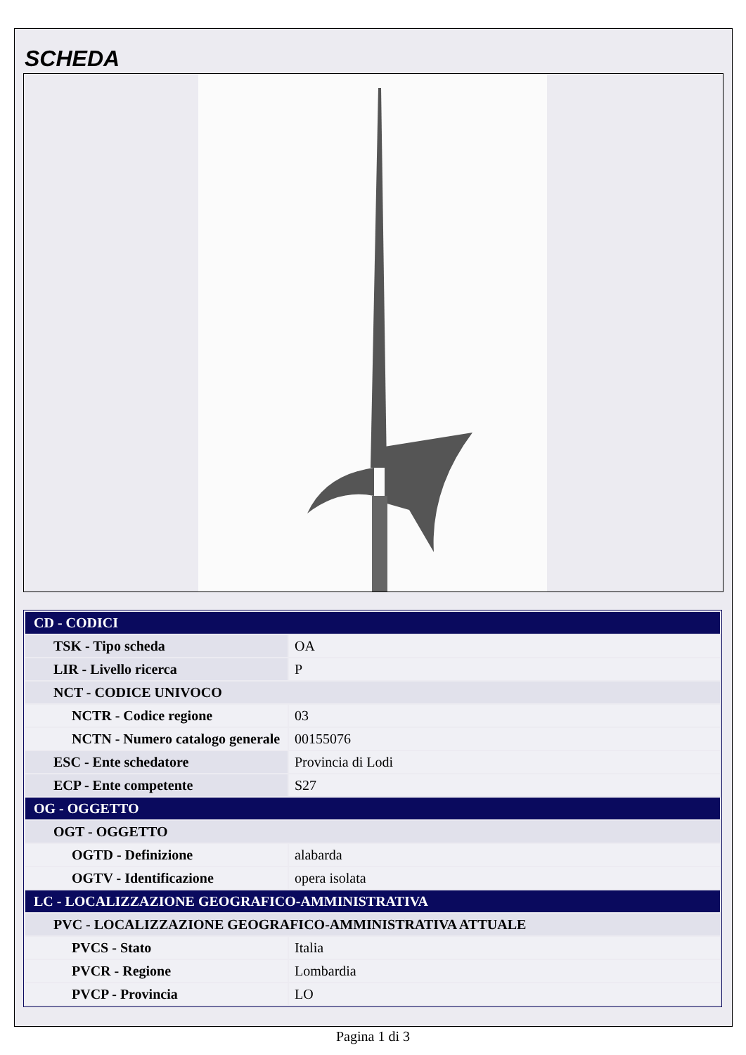SCHEDA
| CD - CODICI | |
| TSK - Tipo scheda | OA |
| LIR - Livello ricerca | P |
| NCT - CODICE UNIVOCO | |
| NCTR - Codice regione | 03 |
| NCTN - Numero catalogo generale | 00155076 |
| ESC - Ente schedatore | Provincia di Lodi |
| ECP - Ente competente | S27 |
| OG - OGGETTO | |
| OGT - OGGETTO | |
| OGTD - Definizione | alabarda |
| OGTV - Identificazione | opera isolata |
| LC - LOCALIZZAZIONE GEOGRAFICO-AMMINISTRATIVA | |
| PVC - LOCALIZZAZIONE GEOGRAFICO-AMMINISTRATIVA ATTUALE | |
| PVCS - Stato | Italia |
| PVCR - Regione | Lombardia |
| PVCP - Provincia | LO |
Pagina 1 di 3